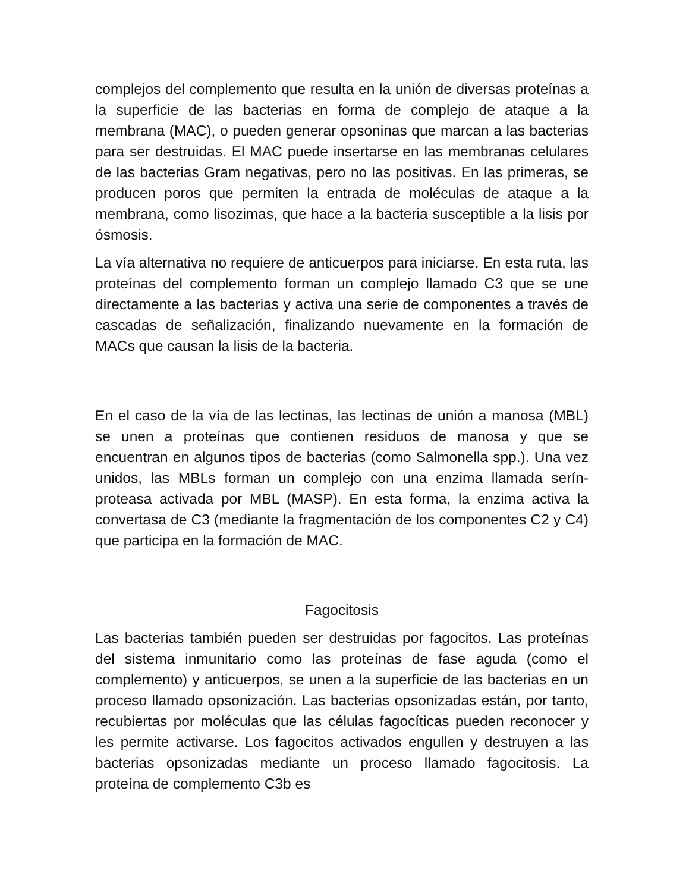complejos del complemento que resulta en la unión de diversas proteínas a la superficie de las bacterias en forma de complejo de ataque a la membrana (MAC), o pueden generar opsoninas que marcan a las bacterias para ser destruidas. El MAC puede insertarse en las membranas celulares de las bacterias Gram negativas, pero no las positivas. En las primeras, se producen poros que permiten la entrada de moléculas de ataque a la membrana, como lisozimas, que hace a la bacteria susceptible a la lisis por ósmosis.
La vía alternativa no requiere de anticuerpos para iniciarse. En esta ruta, las proteínas del complemento forman un complejo llamado C3 que se une directamente a las bacterias y activa una serie de componentes a través de cascadas de señalización, finalizando nuevamente en la formación de MACs que causan la lisis de la bacteria.
En el caso de la vía de las lectinas, las lectinas de unión a manosa (MBL) se unen a proteínas que contienen residuos de manosa y que se encuentran en algunos tipos de bacterias (como Salmonella spp.). Una vez unidos, las MBLs forman un complejo con una enzima llamada serín-proteasa activada por MBL (MASP). En esta forma, la enzima activa la convertasa de C3 (mediante la fragmentación de los componentes C2 y C4) que participa en la formación de MAC.
Fagocitosis
Las bacterias también pueden ser destruidas por fagocitos. Las proteínas del sistema inmunitario como las proteínas de fase aguda (como el complemento) y anticuerpos, se unen a la superficie de las bacterias en un proceso llamado opsonización. Las bacterias opsonizadas están, por tanto, recubiertas por moléculas que las células fagocíticas pueden reconocer y les permite activarse. Los fagocitos activados engullen y destruyen a las bacterias opsonizadas mediante un proceso llamado fagocitosis. La proteína de complemento C3b es